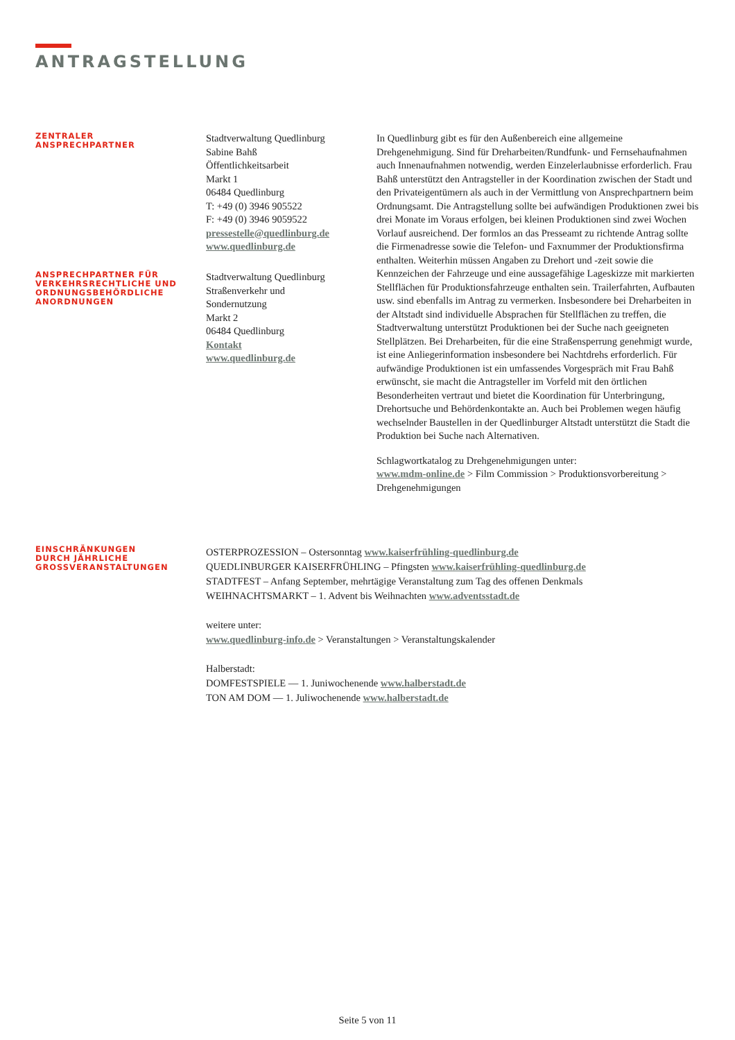ANTRAGSTELLUNG
ZENTRALER
ANSPRECHPARTNER
Stadtverwaltung Quedlinburg
Sabine Bahß
Öffentlichkeitsarbeit
Markt 1
06484 Quedlinburg
T: +49 (0) 3946 905522
F: +49 (0) 3946 9059522
pressestelle@quedlinburg.de
www.quedlinburg.de
In Quedlinburg gibt es für den Außenbereich eine allgemeine Drehgenehmigung. Sind für Dreharbeiten/Rundfunk- und Fernsehaufnahmen auch Innenaufnahmen notwendig, werden Einzelerlaubnisse erforderlich. Frau Bahß unterstützt den Antragsteller in der Koordination zwischen der Stadt und den Privateigentümern als auch in der Vermittlung von Ansprechpartnern beim Ordnungsamt. Die Antragstellung sollte bei aufwändigen Produktionen zwei bis drei Monate im Voraus erfolgen, bei kleinen Produktionen sind zwei Wochen Vorlauf ausreichend. Der formlos an das Presseamt zu richtende Antrag sollte die Firmenadresse sowie die Telefon- und Faxnummer der Produktionsfirma enthalten. Weiterhin müssen Angaben zu Drehort und -zeit sowie die Kennzeichen der Fahrzeuge und eine aussagefähige Lageskizze mit markierten Stellflächen für Produktionsfahrzeuge enthalten sein. Trailerfahrten, Aufbauten usw. sind ebenfalls im Antrag zu vermerken. Insbesondere bei Dreharbeiten in der Altstadt sind individuelle Absprachen für Stellflächen zu treffen, die Stadtverwaltung unterstützt Produktionen bei der Suche nach geeigneten Stellplätzen. Bei Dreharbeiten, für die eine Straßensperrung genehmigt wurde, ist eine Anliegerinformation insbesondere bei Nachtdrehs erforderlich. Für aufwändige Produktionen ist ein umfassendes Vorgespräch mit Frau Bahß erwünscht, sie macht die Antragsteller im Vorfeld mit den örtlichen Besonderheiten vertraut und bietet die Koordination für Unterbringung, Drehortsuche und Behördenkontakte an. Auch bei Problemen wegen häufig wechselnder Baustellen in der Quedlinburger Altstadt unterstützt die Stadt die Produktion bei Suche nach Alternativen.
Schlagwortkatalog zu Drehgenehmigungen unter:
www.mdm-online.de > Film Commission > Produktionsvorbereitung > Drehgenehmigungen
ANSPRECHPARTNER FÜR
VERKEHRSRECHTLICHE UND
ORDNUNGSBEHÖRDLICHE
ANORDNUNGEN
Stadtverwaltung Quedlinburg
Straßenverkehr und
Sondernutzung
Markt 2
06484 Quedlinburg
Kontakt
www.quedlinburg.de
EINSCHRÄNKUNGEN
DURCH JÄHRLICHE
GROSSVERANSTALTUNGEN
OSTERPROZESSION – Ostersonntag www.kaiserfrühling-quedlinburg.de
QUEDLINBURGER KAISERFRÜHLING – Pfingsten www.kaiserfrühling-quedlinburg.de
STADTFEST – Anfang September, mehrtägige Veranstaltung zum Tag des offenen Denkmals
WEIHNACHTSMARKT – 1. Advent bis Weihnachten www.adventsstadt.de
weitere unter:
www.quedlinburg-info.de > Veranstaltungen > Veranstaltungskalender
Halberstadt:
DOMFESTSPIELE — 1. Juniwochenende www.halberstadt.de
TON AM DOM — 1. Juliwochenende www.halberstadt.de
Seite 5 von 11